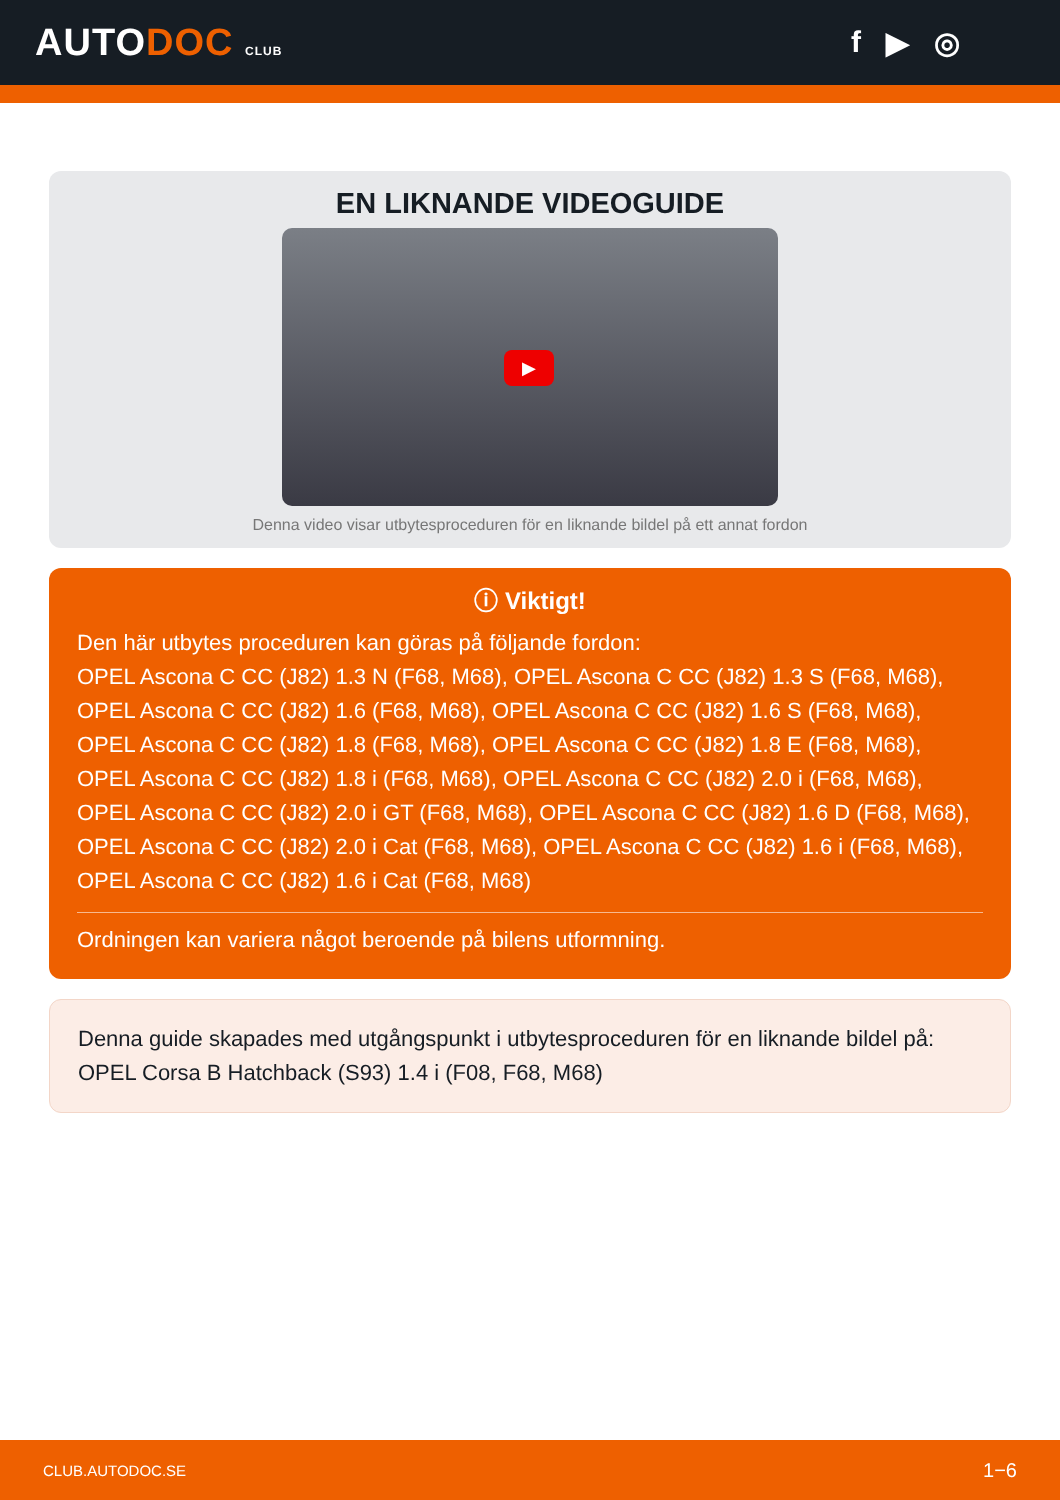AUTODOC CLUB
f ▶ ◎
EN LIKNANDE VIDEOGUIDE
▶
Denna video visar utbytesproceduren för en liknande bildel på ett annat fordon
ⓘ Viktigt!
Den här utbytes proceduren kan göras på följande fordon:
OPEL Ascona C CC (J82) 1.3 N (F68, M68), OPEL Ascona C CC (J82) 1.3 S (F68, M68), OPEL Ascona C CC (J82) 1.6 (F68, M68), OPEL Ascona C CC (J82) 1.6 S (F68, M68), OPEL Ascona C CC (J82) 1.8 (F68, M68), OPEL Ascona C CC (J82) 1.8 E (F68, M68), OPEL Ascona C CC (J82) 1.8 i (F68, M68), OPEL Ascona C CC (J82) 2.0 i (F68, M68), OPEL Ascona C CC (J82) 2.0 i GT (F68, M68), OPEL Ascona C CC (J82) 1.6 D (F68, M68), OPEL Ascona C CC (J82) 2.0 i Cat (F68, M68), OPEL Ascona C CC (J82) 1.6 i (F68, M68), OPEL Ascona C CC (J82) 1.6 i Cat (F68, M68)
Ordningen kan variera något beroende på bilens utformning.
Denna guide skapades med utgångspunkt i utbytesproceduren för en liknande bildel på: OPEL Corsa B Hatchback (S93) 1.4 i (F08, F68, M68)
CLUB.AUTODOC.SE 1−6